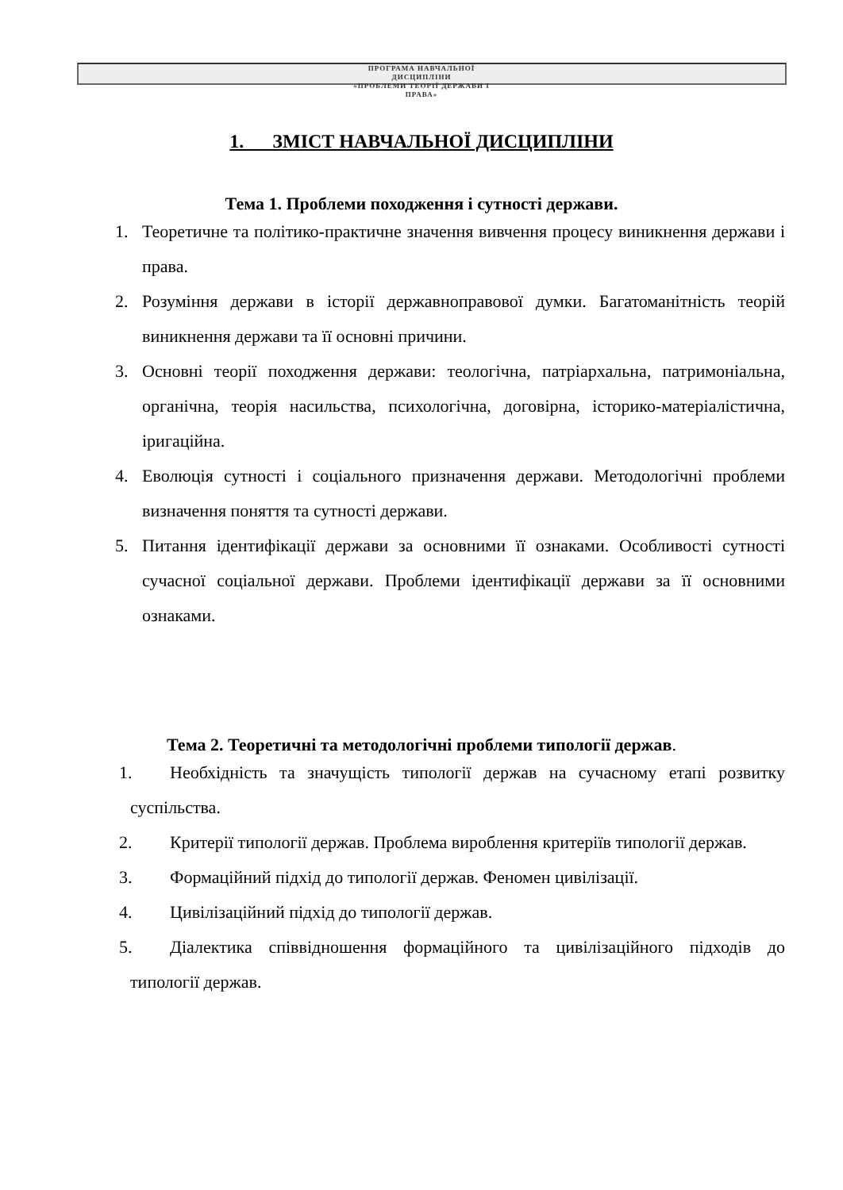ПРОГРАМА НАВЧАЛЬНОЇ
ДИСЦИПЛІНИ
«ПРОБЛЕМИ ТЕОРІЇ ДЕРЖАВИ І
ПРАВА»
1. ЗМІСТ НАВЧАЛЬНОЇ ДИСЦИПЛІНИ
Тема 1. Проблеми походження і сутності держави.
1. Теоретичне та політико-практичне значення вивчення процесу виникнення держави і права.
2. Розуміння держави в історії державноправової думки. Багатоманітність теорій виникнення держави та її основні причини.
3. Основні теорії походження держави: теологічна, патріархальна, патримоніальна, органічна, теорія насильства, психологічна, договірна, історико-матеріалістична, іригаційна.
4. Еволюція сутності і соціального призначення держави. Методологічні проблеми визначення поняття та сутності держави.
5. Питання ідентифікації держави за основними її ознаками. Особливості сутності сучасної соціальної держави. Проблеми ідентифікації держави за її основними ознаками.
Тема 2. Теоретичні та методологічні проблеми типології держав.
1. Необхідність та значущість типології держав на сучасному етапі розвитку суспільства.
2. Критерії типології держав. Проблема вироблення критеріїв типології держав.
3. Формаційний підхід до типології держав. Феномен цивілізації.
4. Цивілізаційний підхід до типології держав.
5. Діалектика співвідношення формаційного та цивілізаційного підходів до типології держав.